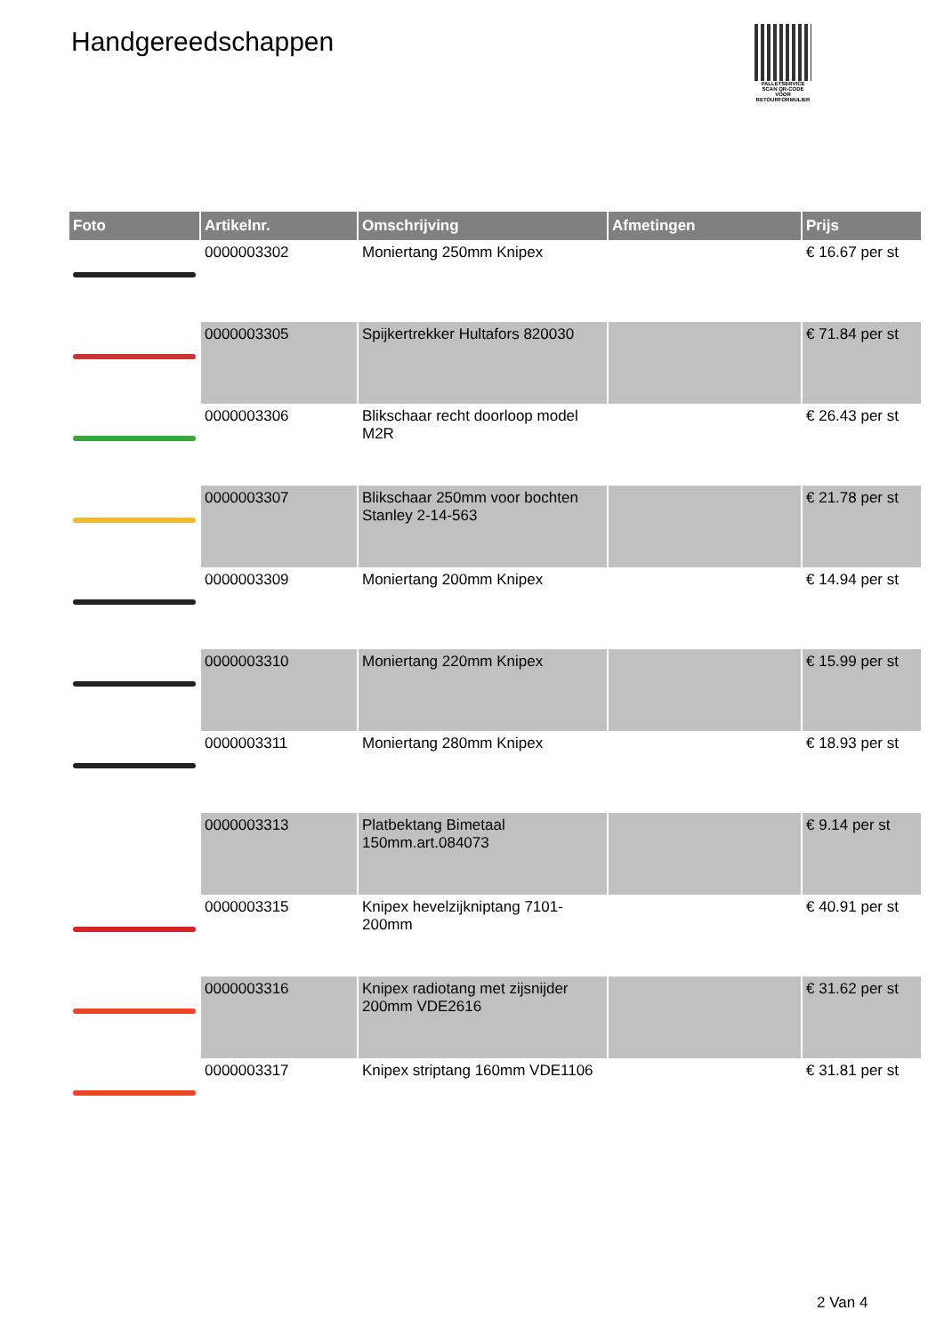Handgereedschappen
PALLETSERVICE
SCAN QR-CODE VOOR RETOURFORMULIER
| Foto | Artikelnr. | Omschrijving | Afmetingen | Prijs |
| --- | --- | --- | --- | --- |
| | 0000003302 | Moniertang 250mm Knipex | | € 16.67 per st |
| | 0000003305 | Spijkertrekker Hultafors 820030 | | € 71.84 per st |
| | 0000003306 | Blikschaar recht doorloop model M2R | | € 26.43 per st |
| | 0000003307 | Blikschaar 250mm voor bochten Stanley 2-14-563 | | € 21.78 per st |
| | 0000003309 | Moniertang 200mm Knipex | | € 14.94 per st |
| | 0000003310 | Moniertang 220mm Knipex | | € 15.99 per st |
| | 0000003311 | Moniertang 280mm Knipex | | € 18.93 per st |
| | 0000003313 | Platbektang Bimetaal 150mm.art.084073 | | € 9.14 per st |
| | 0000003315 | Knipex hevelzijkniptang 7101-200mm | | € 40.91 per st |
| | 0000003316 | Knipex radiotang met zijsnijder 200mm VDE2616 | | € 31.62 per st |
| | 0000003317 | Knipex striptang 160mm VDE1106 | | € 31.81 per st |
2 Van 4